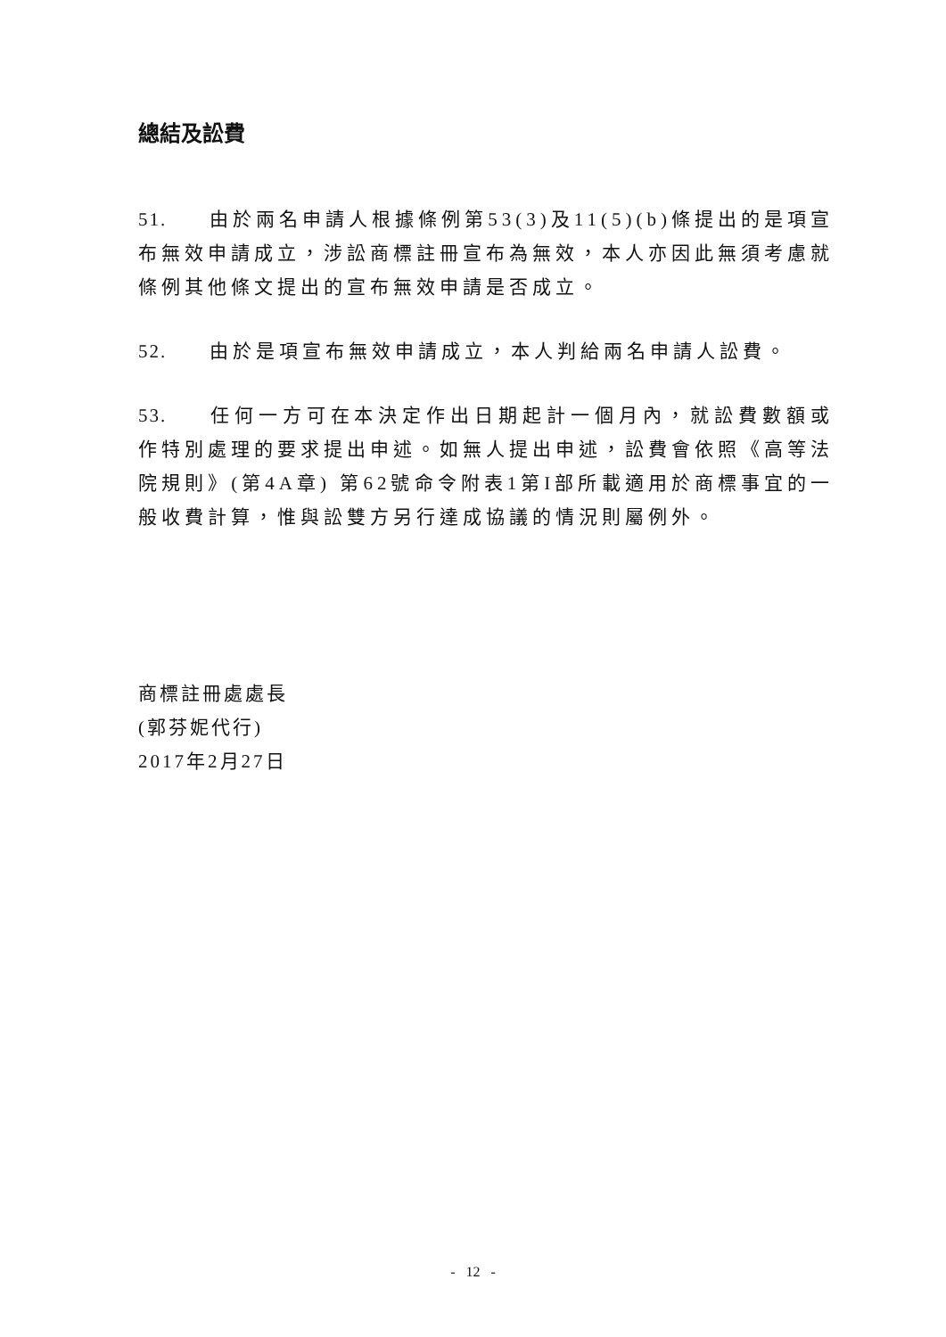總結及訟費
51. 由於兩名申請人根據條例第53(3)及11(5)(b)條提出的是項宣布無效申請成立，涉訟商標註冊宣布為無效，本人亦因此無須考慮就條例其他條文提出的宣布無效申請是否成立。
52. 由於是項宣布無效申請成立，本人判給兩名申請人訟費。
53. 任何一方可在本決定作出日期起計一個月內，就訟費數額或作特別處理的要求提出申述。如無人提出申述，訟費會依照《高等法院規則》(第4A章) 第62號命令附表1第I部所載適用於商標事宜的一般收費計算，惟與訟雙方另行達成協議的情況則屬例外。
商標註冊處處長
(郭芬妮代行)
2017年2月27日
- 12 -